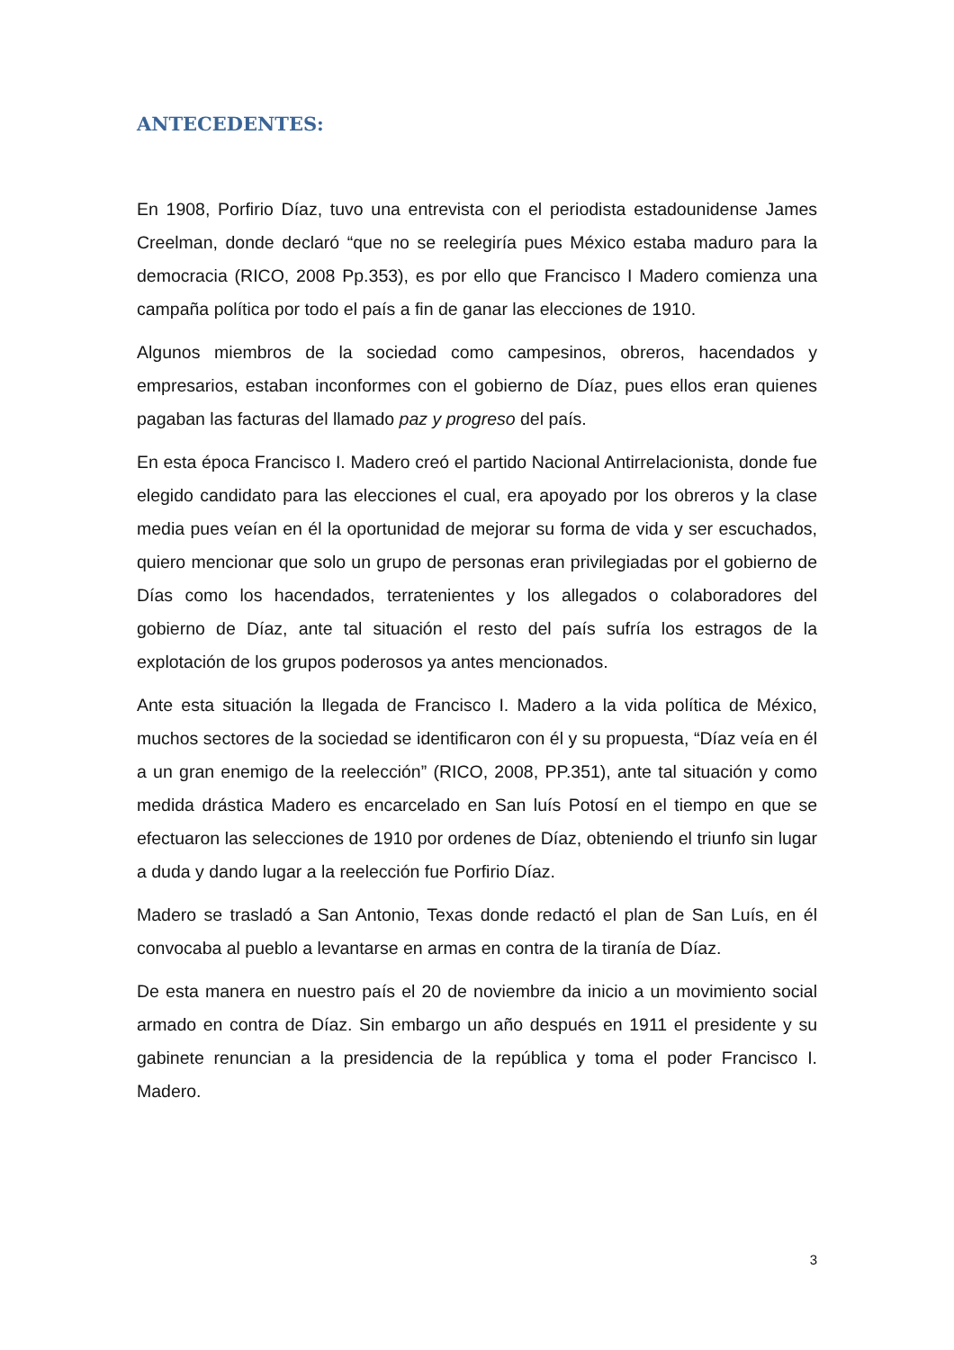ANTECEDENTES:
En 1908, Porfirio Díaz, tuvo una entrevista con el periodista estadounidense James Creelman, donde declaró “que no se reelegiría pues México estaba maduro para la democracia (RICO, 2008 Pp.353), es por ello que Francisco I Madero comienza una campaña política por todo el país a fin de ganar las elecciones de 1910.
Algunos miembros de la sociedad como campesinos, obreros, hacendados y empresarios, estaban inconformes con el gobierno de Díaz, pues ellos eran quienes pagaban las facturas del llamado paz y progreso del país.
En esta época Francisco I. Madero creó el partido Nacional Antirrelacionista, donde fue elegido candidato para las elecciones el cual, era apoyado por los obreros y la clase media pues veían en él la oportunidad de mejorar su forma de vida y ser escuchados, quiero mencionar que solo un grupo de personas eran privilegiadas por el gobierno de Días como los hacendados, terratenientes y los allegados o colaboradores del gobierno de Díaz, ante tal situación el resto del país sufría los estragos de la explotación de los grupos poderosos ya antes mencionados.
Ante esta situación la llegada de Francisco I. Madero a la vida política de México, muchos sectores de la sociedad se identificaron con él y su propuesta, “Díaz veía en él a un gran enemigo de la reelección” (RICO, 2008, PP.351), ante tal situación y como medida drástica Madero es encarcelado en San luís Potosí en el tiempo en que se efectuaron las selecciones de 1910 por ordenes de Díaz, obteniendo el triunfo sin lugar a duda y dando lugar a la reelección fue Porfirio Díaz.
Madero se trasladó a San Antonio, Texas donde redactó el plan de San Luís, en él convocaba al pueblo a levantarse en armas en contra de la tiranía de Díaz.
De esta manera en nuestro país el 20 de noviembre da inicio a un movimiento social armado en contra de Díaz. Sin embargo un año después en 1911 el presidente y su gabinete renuncian a la presidencia de la república y toma el poder Francisco I. Madero.
3